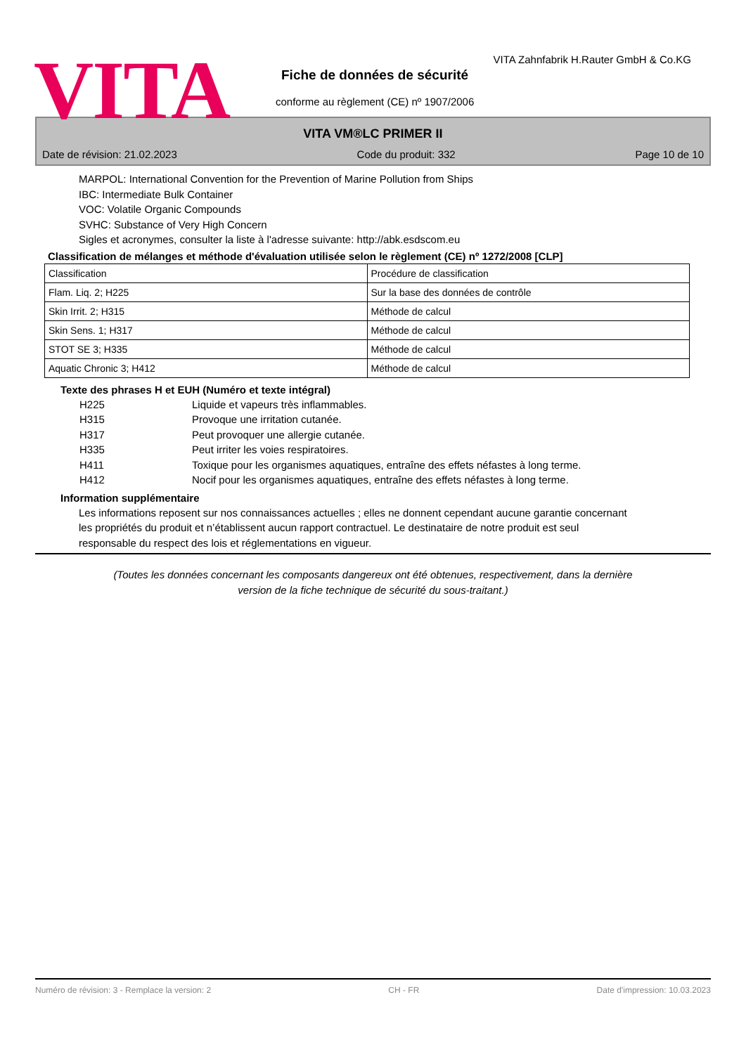VITA
VITA Zahnfabrik H.Rauter GmbH & Co.KG
Fiche de données de sécurité
conforme au règlement (CE) nº 1907/2006
VITA VM®LC PRIMER II
Date de révision: 21.02.2023 Code du produit: 332 Page 10 de 10
MARPOL: International Convention for the Prevention of Marine Pollution from Ships
IBC: Intermediate Bulk Container
VOC: Volatile Organic Compounds
SVHC: Substance of Very High Concern
Sigles et acronymes, consulter la liste à l'adresse suivante: http://abk.esdscom.eu
Classification de mélanges et méthode d'évaluation utilisée selon le règlement (CE) nº 1272/2008 [CLP]
| Classification | Procédure de classification |
| Flam. Liq. 2; H225 | Sur la base des données de contrôle |
| Skin Irrit. 2; H315 | Méthode de calcul |
| Skin Sens. 1; H317 | Méthode de calcul |
| STOT SE 3; H335 | Méthode de calcul |
| Aquatic Chronic 3; H412 | Méthode de calcul |
Texte des phrases H et EUH (Numéro et texte intégral)
H225 Liquide et vapeurs très inflammables.
H315 Provoque une irritation cutanée.
H317 Peut provoquer une allergie cutanée.
H335 Peut irriter les voies respiratoires.
H411 Toxique pour les organismes aquatiques, entraîne des effets néfastes à long terme.
H412 Nocif pour les organismes aquatiques, entraîne des effets néfastes à long terme.
Information supplémentaire
Les informations reposent sur nos connaissances actuelles ; elles ne donnent cependant aucune garantie concernant les propriétés du produit et n’établissent aucun rapport contractuel. Le destinataire de notre produit est seul responsable du respect des lois et réglementations en vigueur.
(Toutes les données concernant les composants dangereux ont été obtenues, respectivement, dans la dernière
version de la fiche technique de sécurité du sous-traitant.)
Numéro de révision: 3 - Remplace la version: 2 CH - FR Date d'impression: 10.03.2023